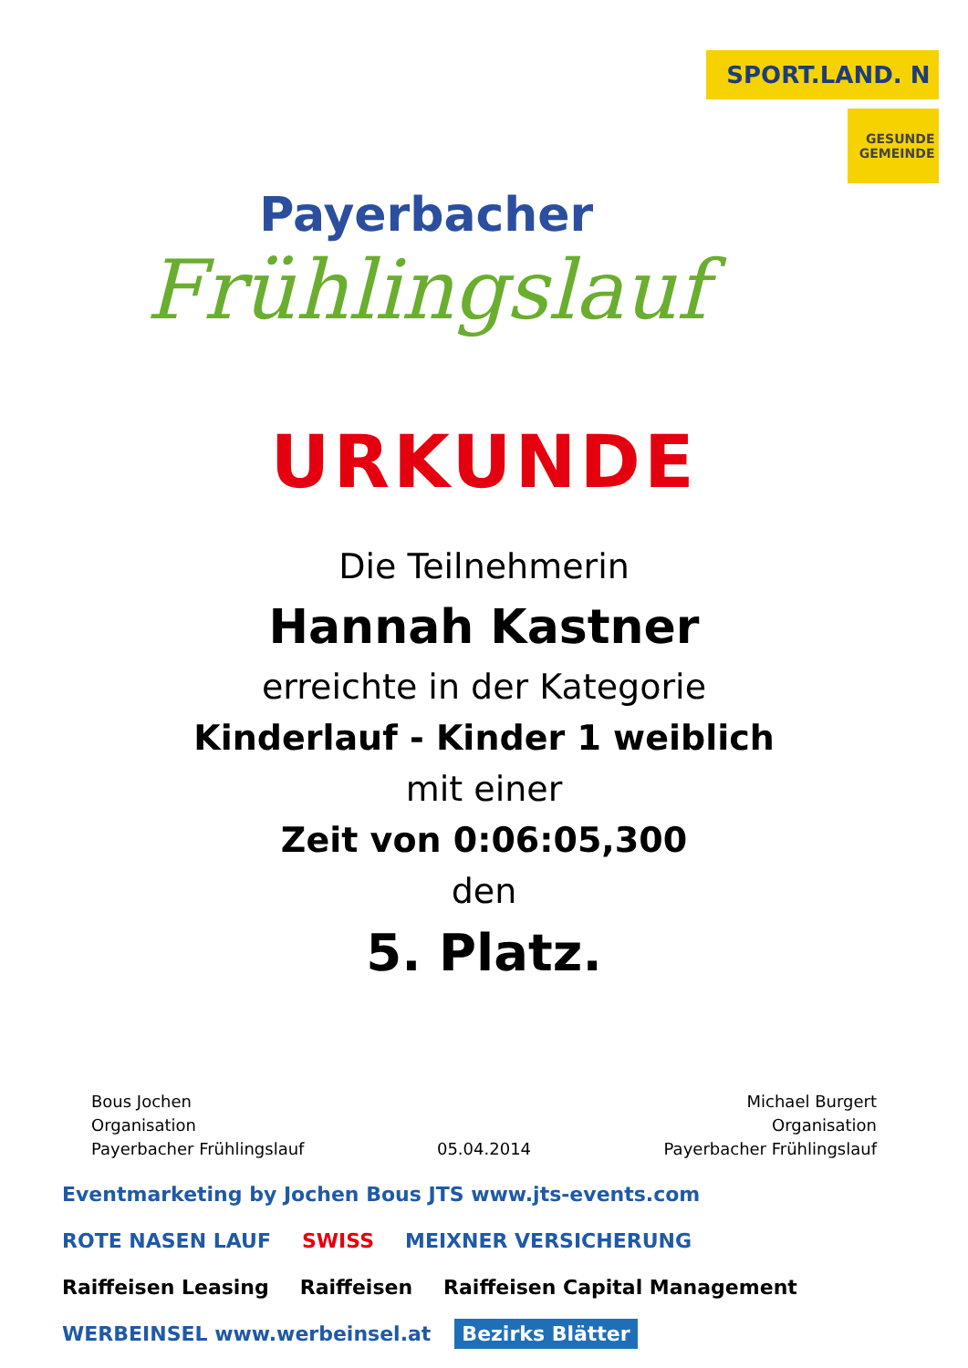Payerbacher
Frühlingslauf
SPORT.LAND. N
GESUNDE GEMEINDE
URKUNDE
Die Teilnehmerin
Hannah Kastner
erreichte in der Kategorie
Kinderlauf - Kinder 1 weiblich
mit einer
Zeit von 0:06:05,300
den
5. Platz.
Bous Jochen
Organisation
Payerbacher Frühlingslauf
05.04.2014 Michael Burgert
Organisation
Payerbacher Frühlingslauf
Eventmarketing by Jochen Bous JTS www.jts-events.com ROTE NASEN LAUF SWISS MEIXNER VERSICHERUNG Raiffeisen Leasing Raiffeisen Raiffeisen Capital Management WERBEINSEL www.werbeinsel.at Bezirks Blätter